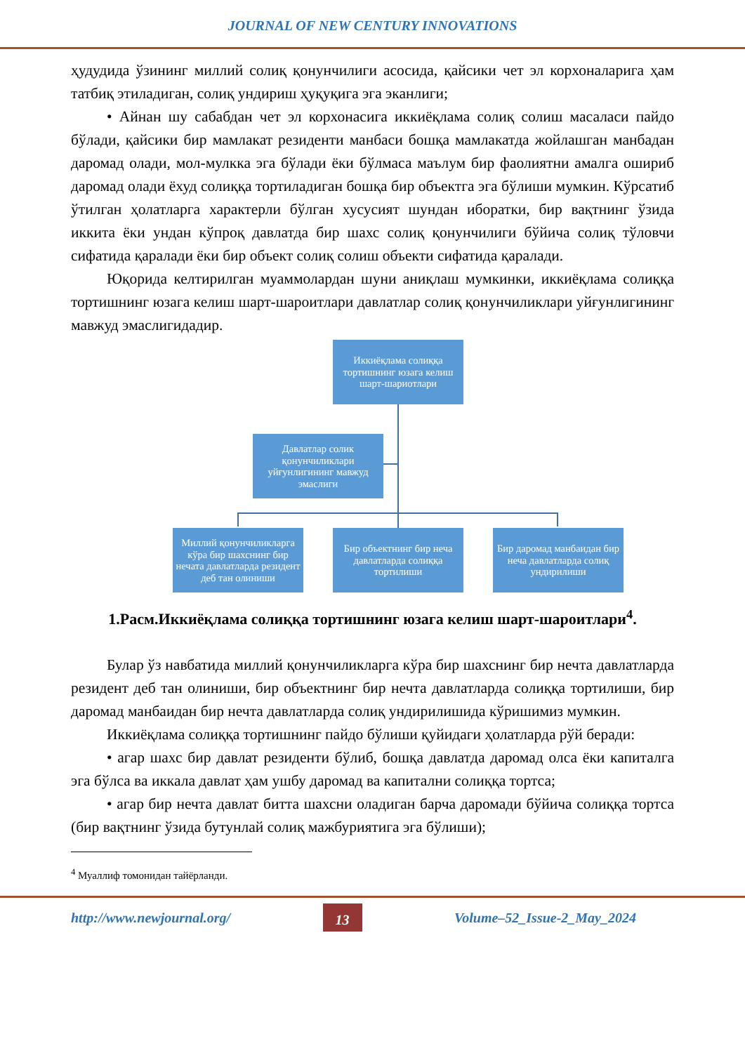JOURNAL OF NEW CENTURY INNOVATIONS
ҳудудида ўзининг миллий солиқ қонунчилиги асосида, қайсики чет эл корхоналарига ҳам татбиқ этиладиган, солиқ ундириш ҳуқуқига эга эканлиги;
• Айнан шу сабабдан чет эл корхонасига иккиёқлама солиқ солиш масаласи пайдо бўлади, қайсики бир мамлакат резиденти манбаси бошқа мамлакатда жойлашган манбадан даромад олади, мол-мулкка эга бўлади ёки бўлмаса маълум бир фаолиятни амалга ошириб даромад олади ёхуд солиққа тортиладиган бошқа бир объектга эга бўлиши мумкин. Кўрсатиб ўтилган ҳолатларга характерли бўлган хусусият шундан иборатки, бир вақтнинг ўзида иккита ёки ундан кўпроқ давлатда бир шахс солиқ қонунчилиги бўйича солиқ тўловчи сифатида қаралади ёки бир объект солиқ солиш объекти сифатида қаралади.
Юқорида келтирилган муаммолардан шуни аниқлаш мумкинки, иккиёқлама солиққа тортишнинг юзага келиш шарт-шароитлари давлатлар солиқ қонунчиликлари уйғунлигининг мавжуд эмаслигидадир.
Иккиёқлама солиққа тортишнинг юзага келиш шарт-шариотлари
Давлатлар солик қонунчиликлари уйғунлигининг мавжуд эмаслиги
Миллий қонунчиликларга кўра бир шахснинг бир нечата давлатларда резидент деб тан олиниши
Бир объектнинг бир неча давлатларда солиққа тортилиши
Бир даромад манбаидан бир неча давлатларда солиқ ундирилиши
1.Расм.Иккиёқлама солиққа тортишнинг юзага келиш шарт-шароитлари<sup>4</sup>.
Булар ўз навбатида миллий қонунчиликларга кўра бир шахснинг бир нечта давлатларда резидент деб тан олиниши, бир объектнинг бир нечта давлатларда солиққа тортилиши, бир даромад манбаидан бир нечта давлатларда солиқ ундирилишида кўришимиз мумкин.
Иккиёқлама солиққа тортишнинг пайдо бўлиши қуйидаги ҳолатларда рўй беради:
• агар шахс бир давлат резиденти бўлиб, бошқа давлатда даромад олса ёки капиталга эга бўлса ва иккала давлат ҳам ушбу даромад ва капитални солиққа тортса;
• агар бир нечта давлат битта шахсни оладиган барча даромади бўйича солиққа тортса (бир вақтнинг ўзида бутунлай солиқ мажбуриятига эга бўлиши);
<sup>4</sup> Муаллиф томонидан тайёрланди.
http://www.newjournal.org/ 13 Volume–52_Issue-2_May_2024